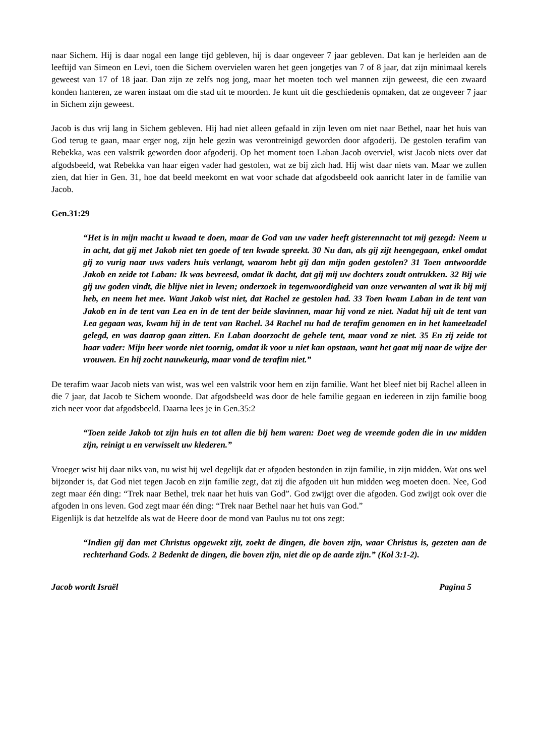naar Sichem. Hij is daar nogal een lange tijd gebleven, hij is daar ongeveer 7 jaar gebleven. Dat kan je herleiden aan de leeftijd van Simeon en Levi, toen die Sichem overvielen waren het geen jongetjes van 7 of 8 jaar, dat zijn minimaal kerels geweest van 17 of 18 jaar. Dan zijn ze zelfs nog jong, maar het moeten toch wel mannen zijn geweest, die een zwaard konden hanteren, ze waren instaat om die stad uit te moorden. Je kunt uit die geschiedenis opmaken, dat ze ongeveer 7 jaar in Sichem zijn geweest.
Jacob is dus vrij lang in Sichem gebleven. Hij had niet alleen gefaald in zijn leven om niet naar Bethel, naar het huis van God terug te gaan, maar erger nog, zijn hele gezin was verontreinigd geworden door afgoderij. De gestolen terafim van Rebekka, was een valstrik geworden door afgoderij. Op het moment toen Laban Jacob overviel, wist Jacob niets over dat afgodsbeeld, wat Rebekka van haar eigen vader had gestolen, wat ze bij zich had. Hij wist daar niets van. Maar we zullen zien, dat hier in Gen. 31, hoe dat beeld meekomt en wat voor schade dat afgodsbeeld ook aanricht later in de familie van Jacob.
Gen.31:29
“Het is in mijn macht u kwaad te doen, maar de God van uw vader heeft gisterennacht tot mij gezegd: Neem u in acht, dat gij met Jakob niet ten goede of ten kwade spreekt. 30 Nu dan, als gij zijt heengegaan, enkel omdat gij zo vurig naar uws vaders huis verlangt, waarom hebt gij dan mijn goden gestolen? 31 Toen antwoordde Jakob en zeide tot Laban: Ik was bevreesd, omdat ik dacht, dat gij mij uw dochters zoudt ontrukken. 32 Bij wie gij uw goden vindt, die blijve niet in leven; onderzoek in tegenwoordigheid van onze verwanten al wat ik bij mij heb, en neem het mee. Want Jakob wist niet, dat Rachel ze gestolen had. 33 Toen kwam Laban in de tent van Jakob en in de tent van Lea en in de tent der beide slavinnen, maar hij vond ze niet. Nadat hij uit de tent van Lea gegaan was, kwam hij in de tent van Rachel. 34 Rachel nu had de terafim genomen en in het kameelzadel gelegd, en was daarop gaan zitten. En Laban doorzocht de gehele tent, maar vond ze niet. 35 En zij zeide tot haar vader: Mijn heer worde niet toornig, omdat ik voor u niet kan opstaan, want het gaat mij naar de wijze der vrouwen. En hij zocht nauwkeurig, maar vond de terafim niet.”
De terafim waar Jacob niets van wist, was wel een valstrik voor hem en zijn familie. Want het bleef niet bij Rachel alleen in die 7 jaar, dat Jacob te Sichem woonde. Dat afgodsbeeld was door de hele familie gegaan en iedereen in zijn familie boog zich neer voor dat afgodsbeeld. Daarna lees je in Gen.35:2
“Toen zeide Jakob tot zijn huis en tot allen die bij hem waren: Doet weg de vreemde goden die in uw midden zijn, reinigt u en verwisselt uw klederen.”
Vroeger wist hij daar niks van, nu wist hij wel degelijk dat er afgoden bestonden in zijn familie, in zijn midden. Wat ons wel bijzonder is, dat God niet tegen Jacob en zijn familie zegt, dat zij die afgoden uit hun midden weg moeten doen. Nee, God zegt maar één ding: “Trek naar Bethel, trek naar het huis van God”. God zwijgt over die afgoden. God zwijgt ook over die afgoden in ons leven. God zegt maar één ding: “Trek naar Bethel naar het huis van God.”
Eigenlijk is dat hetzelfde als wat de Heere door de mond van Paulus nu tot ons zegt:
“Indien gij dan met Christus opgewekt zijt, zoekt de dingen, die boven zijn, waar Christus is, gezeten aan de rechterhand Gods. 2 Bedenkt de dingen, die boven zijn, niet die op de aarde zijn.” (Kol 3:1-2).
Jacob wordt Israël Pagina 5